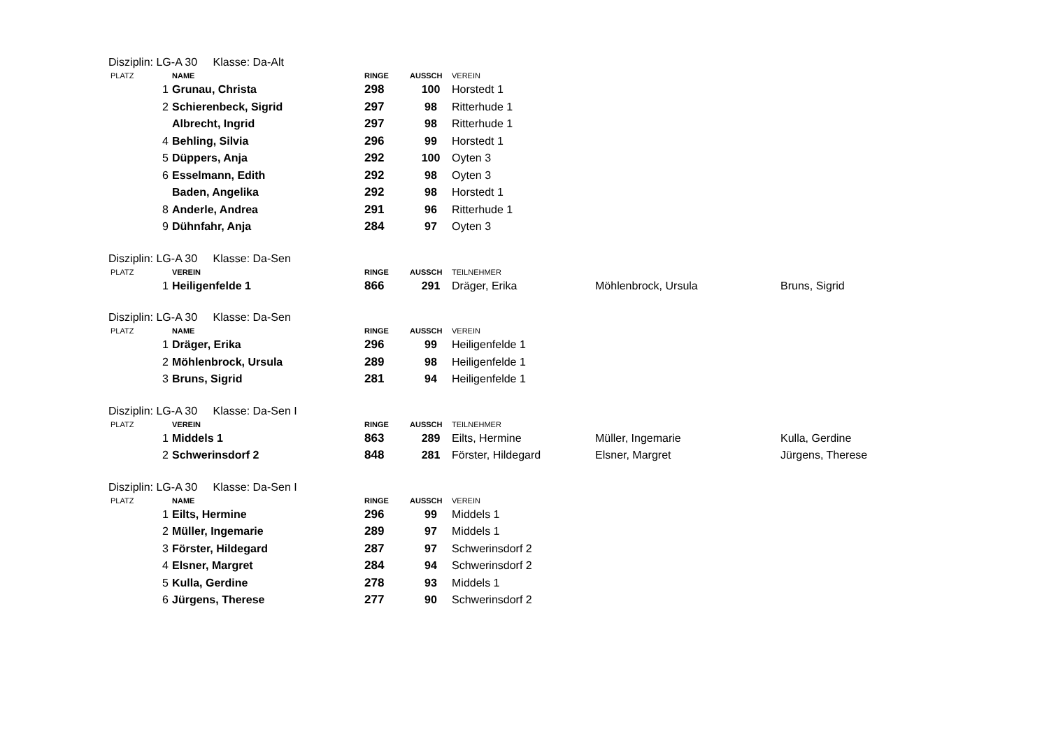Disziplin: LG-A 30 Klasse: Da-Alt
| PLATZ | NAME | RINGE | AUSSCH | VEREIN |
| --- | --- | --- | --- | --- |
| 1 | Grunau, Christa | 298 | 100 | Horstedt 1 |
| 2 | Schierenbeck, Sigrid | 297 | 98 | Ritterhude 1 |
| | Albrecht, Ingrid | 297 | 98 | Ritterhude 1 |
| 4 | Behling, Silvia | 296 | 99 | Horstedt 1 |
| 5 | Düppers, Anja | 292 | 100 | Oyten 3 |
| 6 | Esselmann, Edith | 292 | 98 | Oyten 3 |
| | Baden, Angelika | 292 | 98 | Horstedt 1 |
| 8 | Anderle, Andrea | 291 | 96 | Ritterhude 1 |
| 9 | Dühnfahr, Anja | 284 | 97 | Oyten 3 |
Disziplin: LG-A 30 Klasse: Da-Sen
| PLATZ | VEREIN | RINGE | AUSSCH | TEILNEHMER | | |
| --- | --- | --- | --- | --- | --- | --- |
| 1 | Heiligenfelde 1 | 866 | 291 | Dräger, Erika | Möhlenbrock, Ursula | Bruns, Sigrid |
Disziplin: LG-A 30 Klasse: Da-Sen
| PLATZ | NAME | RINGE | AUSSCH | VEREIN |
| --- | --- | --- | --- | --- |
| 1 | Dräger, Erika | 296 | 99 | Heiligenfelde 1 |
| 2 | Möhlenbrock, Ursula | 289 | 98 | Heiligenfelde 1 |
| 3 | Bruns, Sigrid | 281 | 94 | Heiligenfelde 1 |
Disziplin: LG-A 30 Klasse: Da-Sen I
| PLATZ | VEREIN | RINGE | AUSSCH | TEILNEHMER | | |
| --- | --- | --- | --- | --- | --- | --- |
| 1 | Middels 1 | 863 | 289 | Eilts, Hermine | Müller, Ingemarie | Kulla, Gerdine |
| 2 | Schwerinsdorf 2 | 848 | 281 | Förster, Hildegard | Elsner, Margret | Jürgens, Therese |
Disziplin: LG-A 30 Klasse: Da-Sen I
| PLATZ | NAME | RINGE | AUSSCH | VEREIN |
| --- | --- | --- | --- | --- |
| 1 | Eilts, Hermine | 296 | 99 | Middels 1 |
| 2 | Müller, Ingemarie | 289 | 97 | Middels 1 |
| 3 | Förster, Hildegard | 287 | 97 | Schwerinsdorf 2 |
| 4 | Elsner, Margret | 284 | 94 | Schwerinsdorf 2 |
| 5 | Kulla, Gerdine | 278 | 93 | Middels 1 |
| 6 | Jürgens, Therese | 277 | 90 | Schwerinsdorf 2 |